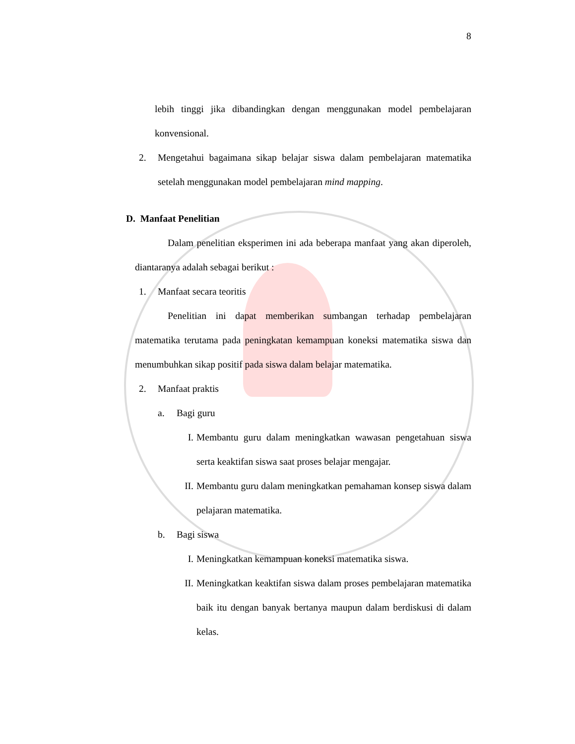8
lebih tinggi jika dibandingkan dengan menggunakan model pembelajaran konvensional.
2. Mengetahui bagaimana sikap belajar siswa dalam pembelajaran matematika setelah menggunakan model pembelajaran mind mapping.
D. Manfaat Penelitian
Dalam penelitian eksperimen ini ada beberapa manfaat yang akan diperoleh, diantaranya adalah sebagai berikut :
1. Manfaat secara teoritis
Penelitian ini dapat memberikan sumbangan terhadap pembelajaran matematika terutama pada peningkatan kemampuan koneksi matematika siswa dan menumbuhkan sikap positif pada siswa dalam belajar matematika.
2. Manfaat praktis
a. Bagi guru
I. Membantu guru dalam meningkatkan wawasan pengetahuan siswa serta keaktifan siswa saat proses belajar mengajar.
II. Membantu guru dalam meningkatkan pemahaman konsep siswa dalam pelajaran matematika.
b. Bagi siswa
I. Meningkatkan kemampuan koneksi matematika siswa.
II. Meningkatkan keaktifan siswa dalam proses pembelajaran matematika baik itu dengan banyak bertanya maupun dalam berdiskusi di dalam kelas.